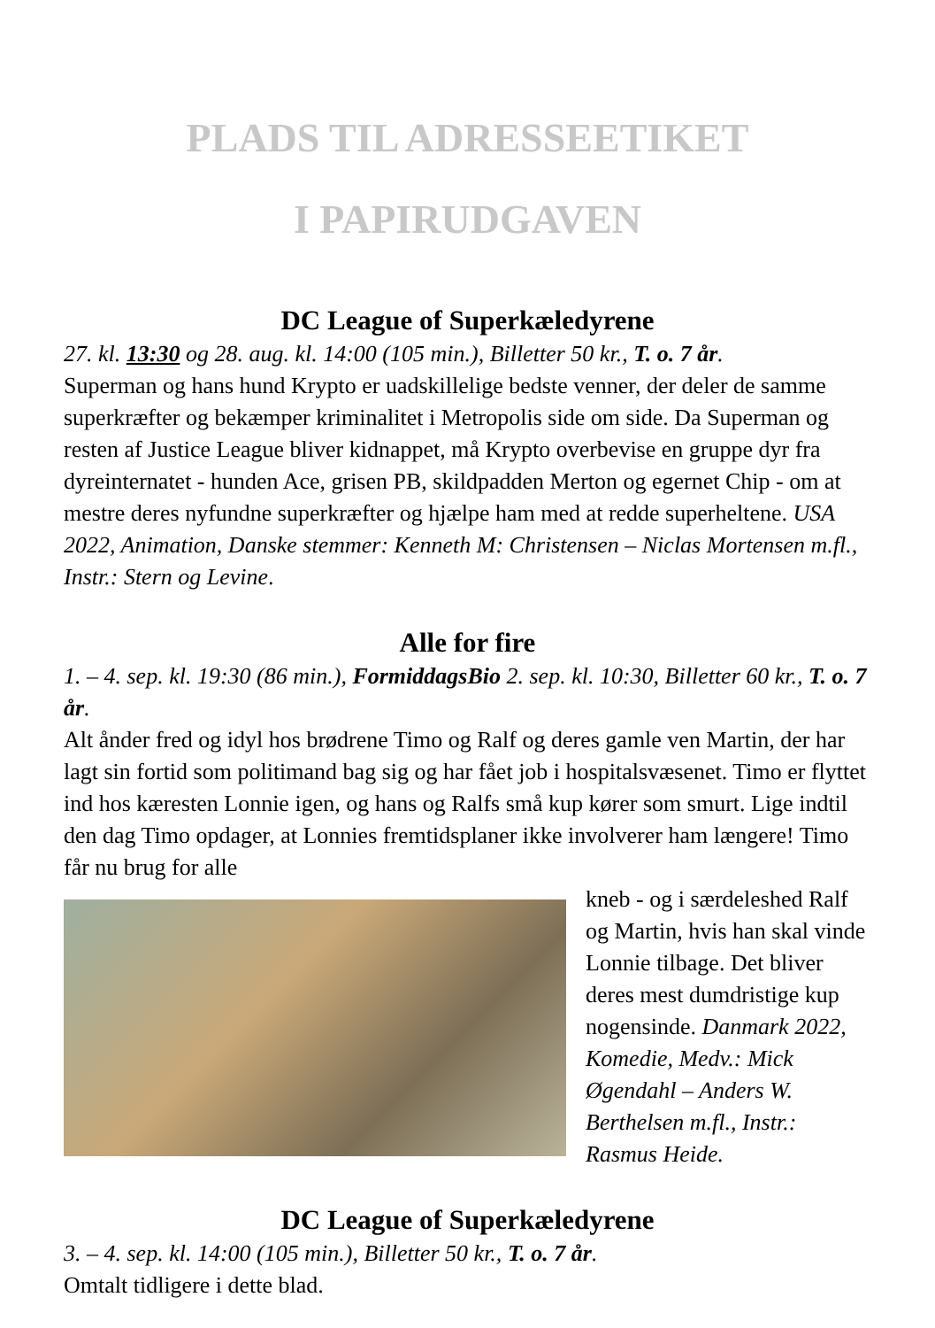PLADS TIL ADRESSEETIKET
I PAPIRUDGAVEN
DC League of Superkæledyrene
27. kl. 13:30 og 28. aug. kl. 14:00 (105 min.), Billetter 50 kr., T. o. 7 år.
Superman og hans hund Krypto er uadskillelige bedste venner, der deler de samme superkræfter og bekæmper kriminalitet i Metropolis side om side. Da Superman og resten af Justice League bliver kidnappet, må Krypto overbevise en gruppe dyr fra dyreinternatet - hunden Ace, grisen PB, skildpadden Merton og egernet Chip - om at mestre deres nyfundne superkræfter og hjælpe ham med at redde superheltene. USA 2022, Animation, Danske stemmer: Kenneth M: Christensen – Niclas Mortensen m.fl., Instr.: Stern og Levine.
Alle for fire
1. – 4. sep. kl. 19:30 (86 min.), FormiddagsBio 2. sep. kl. 10:30, Billetter 60 kr., T. o. 7 år.
Alt ånder fred og idyl hos brødrene Timo og Ralf og deres gamle ven Martin, der har lagt sin fortid som politimand bag sig og har fået job i hospitalsvæsenet. Timo er flyttet ind hos kæresten Lonnie igen, og hans og Ralfs små kup kører som smurt. Lige indtil den dag Timo opdager, at Lonnies fremtidsplaner ikke involverer ham længere! Timo får nu brug for alle
kneb - og i særdeleshed Ralf og Martin, hvis han skal vinde Lonnie tilbage. Det bliver deres mest dumdristige kup nogensinde. Danmark 2022, Komedie, Medv.: Mick Øgendahl – Anders W. Berthelsen m.fl., Instr.: Rasmus Heide.
DC League of Superkæledyrene
3. – 4. sep. kl. 14:00 (105 min.), Billetter 50 kr., T. o. 7 år.
Omtalt tidligere i dette blad.